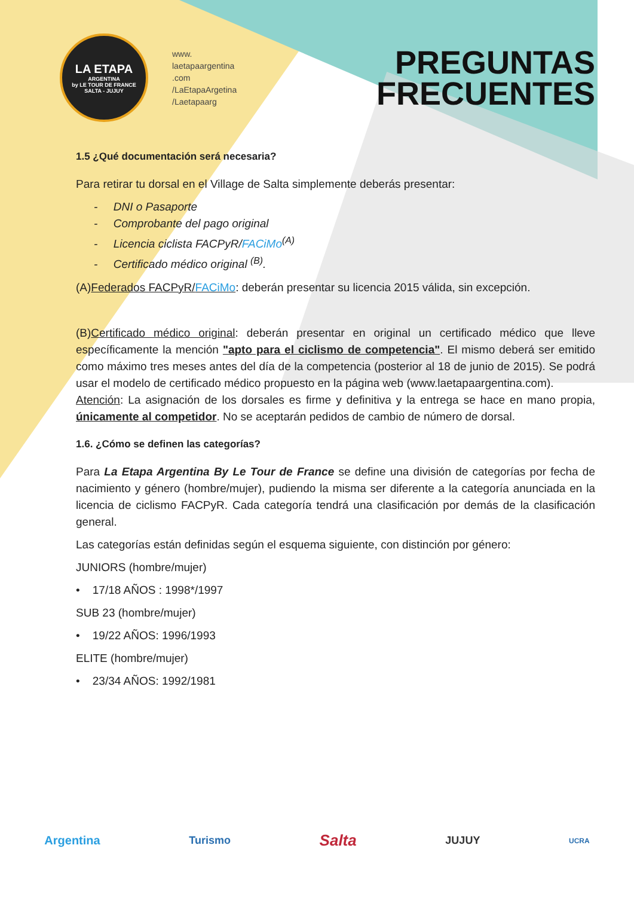LA ETAPA
ARGENTINA
by LE TOUR DE FRANCE
SALTA - JUJUY
www.
laetapaargentina
.com
/LaEtapaArgetina
/Laetapaarg
PREGUNTAS
FRECUENTES
1.5 ¿Qué documentación será necesaria?
Para retirar tu dorsal en el Village de Salta simplemente deberás presentar:
- DNI o Pasaporte
- Comprobante del pago original
- Licencia ciclista FACPyR/FACiMo<sup>(A)</sup>
- Certificado médico original <sup>(B)</sup>.
(A)Federados FACPyR/FACiMo: deberán presentar su licencia 2015 válida, sin excepción.
(B)Certificado médico original: deberán presentar en original un certificado médico que lleve específicamente la mención "apto para el ciclismo de competencia". El mismo deberá ser emitido como máximo tres meses antes del día de la competencia (posterior al 18 de junio de 2015). Se podrá usar el modelo de certificado médico propuesto en la página web (www.laetapaargentina.com).
Atención: La asignación de los dorsales es firme y definitiva y la entrega se hace en mano propia, únicamente al competidor. No se aceptarán pedidos de cambio de número de dorsal.
1.6. ¿Cómo se definen las categorías?
Para La Etapa Argentina By Le Tour de France se define una división de categorías por fecha de nacimiento y género (hombre/mujer), pudiendo la misma ser diferente a la categoría anunciada en la licencia de ciclismo FACPyR. Cada categoría tendrá una clasificación por demás de la clasificación general.
Las categorías están definidas según el esquema siguiente, con distinción por género:
JUNIORS (hombre/mujer)
• 17/18 AÑOS : 1998*/1997
SUB 23 (hombre/mujer)
• 19/22 AÑOS: 1996/1993
ELITE (hombre/mujer)
• 23/34 AÑOS: 1992/1981
Argentina Turismo Salta JUJUY UCRA